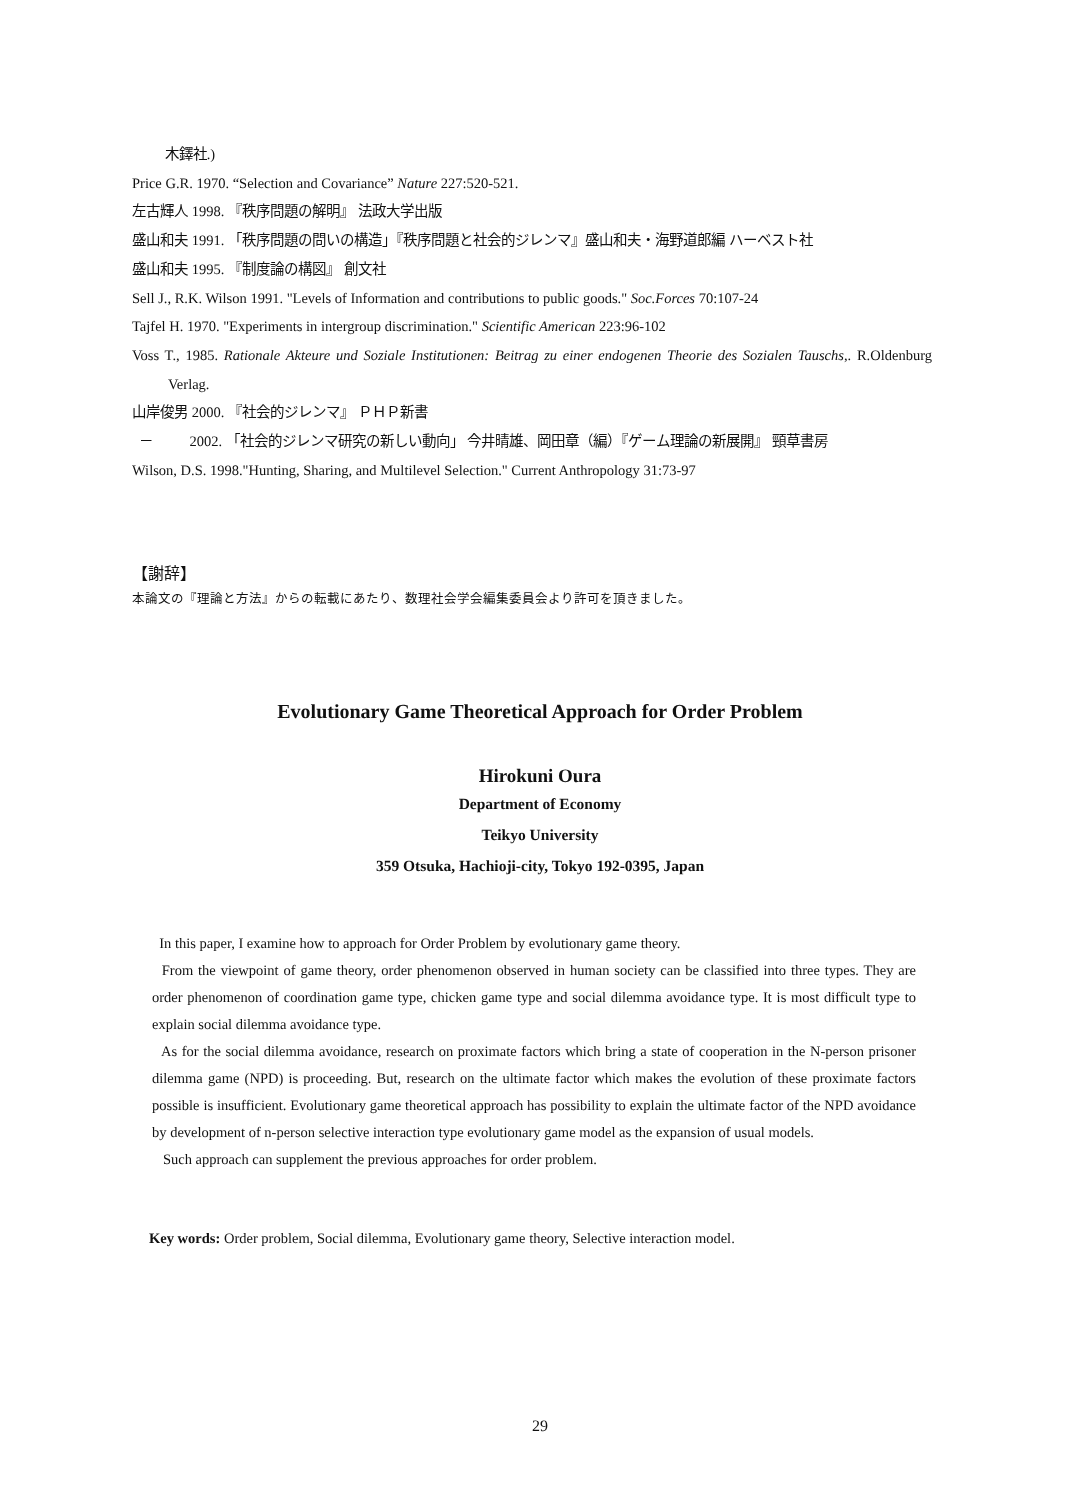木鐸社.)
Price G.R. 1970. “Selection and Covariance” Nature 227:520-521.
左古輝人 1998. 『秩序問題の解明』 法政大学出版
盛山和夫 1991. 「秩序問題の問いの構造」『秩序問題と社会的ジレンマ』盛山和夫・海野道郎編 ハーベスト社
盛山和夫 1995. 『制度論の構図』 創文社
Sell J., R.K. Wilson 1991. "Levels of Information and contributions to public goods." Soc.Forces 70:107-24
Tajfel H. 1970. "Experiments in intergroup discrimination." Scientific American 223:96-102
Voss T., 1985. Rationale Akteure und Soziale Institutionen: Beitrag zu einer endogenen Theorie des Sozialen Tauschs,. R.Oldenburg Verlag.
山岸俊男 2000. 『社会的ジレンマ』 ＰＨＰ新書
－ 2002. 「社会的ジレンマ研究の新しい動向」 今井晴雄、岡田章（編）『ゲーム理論の新展開』 頸草書房
Wilson, D.S. 1998."Hunting, Sharing, and Multilevel Selection." Current Anthropology 31:73-97
【謝辞】
本論文の『理論と方法』からの転載にあたり、数理社会学会編集委員会より許可を頂きました。
Evolutionary Game Theoretical Approach for Order Problem
Hirokuni Oura
Department of Economy
Teikyo University
359 Otsuka, Hachioji-city, Tokyo 192-0395, Japan
In this paper, I examine how to approach for Order Problem by evolutionary game theory.
From the viewpoint of game theory, order phenomenon observed in human society can be classified into three types. They are order phenomenon of coordination game type, chicken game type and social dilemma avoidance type. It is most difficult type to explain social dilemma avoidance type.
As for the social dilemma avoidance, research on proximate factors which bring a state of cooperation in the N-person prisoner dilemma game (NPD) is proceeding. But, research on the ultimate factor which makes the evolution of these proximate factors possible is insufficient. Evolutionary game theoretical approach has possibility to explain the ultimate factor of the NPD avoidance by development of n-person selective interaction type evolutionary game model as the expansion of usual models.
Such approach can supplement the previous approaches for order problem.
Key words: Order problem, Social dilemma, Evolutionary game theory, Selective interaction model.
29